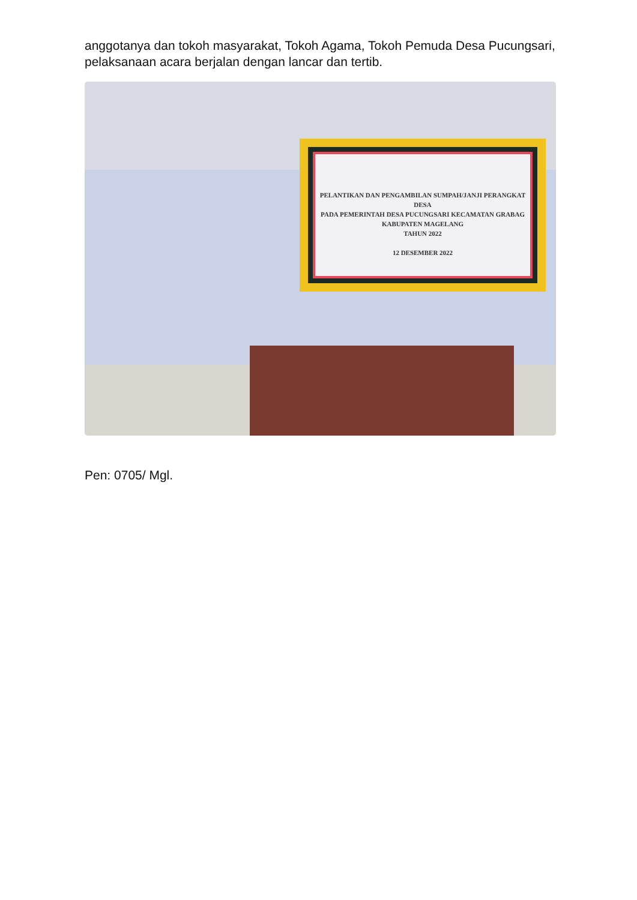anggotanya dan tokoh masyarakat, Tokoh Agama, Tokoh Pemuda Desa Pucungsari, pelaksanaan acara berjalan dengan lancar dan tertib.
PELANTIKAN DAN PENGAMBILAN SUMPAH/JANJI PERANGKAT DESA
PADA PEMERINTAH DESA PUCUNGSARI KECAMATAN GRABAG
KABUPATEN MAGELANG
TAHUN 2022
12 DESEMBER 2022
Pen: 0705/ Mgl.